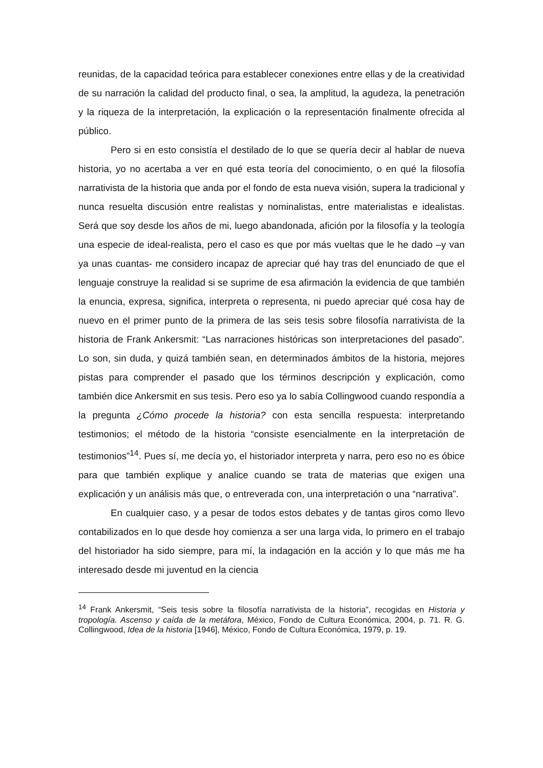reunidas, de la capacidad teórica para establecer conexiones entre ellas y de la creatividad de su narración la calidad del producto final, o sea, la amplitud, la agudeza, la penetración y la riqueza de la interpretación, la explicación o la representación finalmente ofrecida al público.
Pero si en esto consistía el destilado de lo que se quería decir al hablar de nueva historia, yo no acertaba a ver en qué esta teoría del conocimiento, o en qué la filosofía narrativista de la historia que anda por el fondo de esta nueva visión, supera la tradicional y nunca resuelta discusión entre realistas y nominalistas, entre materialistas e idealistas. Será que soy desde los años de mi, luego abandonada, afición por la filosofía y la teología una especie de ideal-realista, pero el caso es que por más vueltas que le he dado –y van ya unas cuantas- me considero incapaz de apreciar qué hay tras del enunciado de que el lenguaje construye la realidad si se suprime de esa afirmación la evidencia de que también la enuncia, expresa, significa, interpreta o representa, ni puedo apreciar qué cosa hay de nuevo en el primer punto de la primera de las seis tesis sobre filosofía narrativista de la historia de Frank Ankersmit: “Las narraciones históricas son interpretaciones del pasado”. Lo son, sin duda, y quizá también sean, en determinados ámbitos de la historia, mejores pistas para comprender el pasado que los términos descripción y explicación, como también dice Ankersmit en sus tesis. Pero eso ya lo sabía Collingwood cuando respondía a la pregunta ¿Cómo procede la historia? con esta sencilla respuesta: interpretando testimonios; el método de la historia “consiste esencialmente en la interpretación de testimonios”<sup>14</sup>. Pues sí, me decía yo, el historiador interpreta y narra, pero eso no es óbice para que también explique y analice cuando se trata de materias que exigen una explicación y un análisis más que, o entreverada con, una interpretación o una “narrativa”.
En cualquier caso, y a pesar de todos estos debates y de tantas giros como llevo contabilizados en lo que desde hoy comienza a ser una larga vida, lo primero en el trabajo del historiador ha sido siempre, para mí, la indagación en la acción y lo que más me ha interesado desde mi juventud en la ciencia
<sup>14</sup> Frank Ankersmit, “Seis tesis sobre la filosofía narrativista de la historia”, recogidas en Historia y tropología. Ascenso y caída de la metáfora, México, Fondo de Cultura Económica, 2004, p. 71. R. G. Collingwood, Idea de la historia [1946], México, Fondo de Cultura Económica, 1979, p. 19.